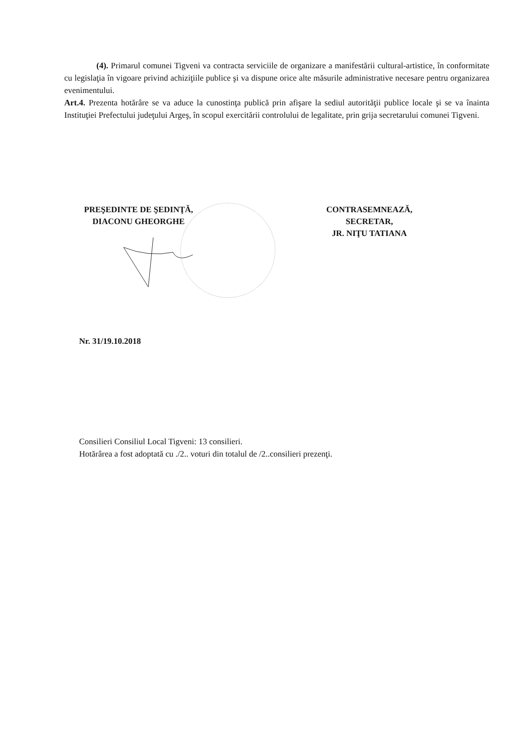(4). Primarul comunei Tigveni va contracta serviciile de organizare a manifestării cultural-artistice, în conformitate cu legislaţia în vigoare privind achiziţiile publice şi va dispune orice alte măsurile administrative necesare pentru organizarea evenimentului.
Art.4. Prezenta hotărâre se va aduce la cunostinţa publică prin afişare la sediul autorităţii publice locale şi se va înainta Instituţiei Prefectului judeţului Argeş, în scopul exercitării controlului de legalitate, prin grija secretarului comunei Tigveni.
PREŞEDINTE DE ŞEDINŢĂ,
DIACONU GHEORGHE
CONTRASEMNEAZĂ,
SECRETAR,
JR. NIŢU TATIANA
Nr. 31/19.10.2018
Consilieri Consiliul Local Tigveni: 13 consilieri.
Hotărârea a fost adoptată cu ./2.. voturi din totalul de /2..consilieri prezenţi.